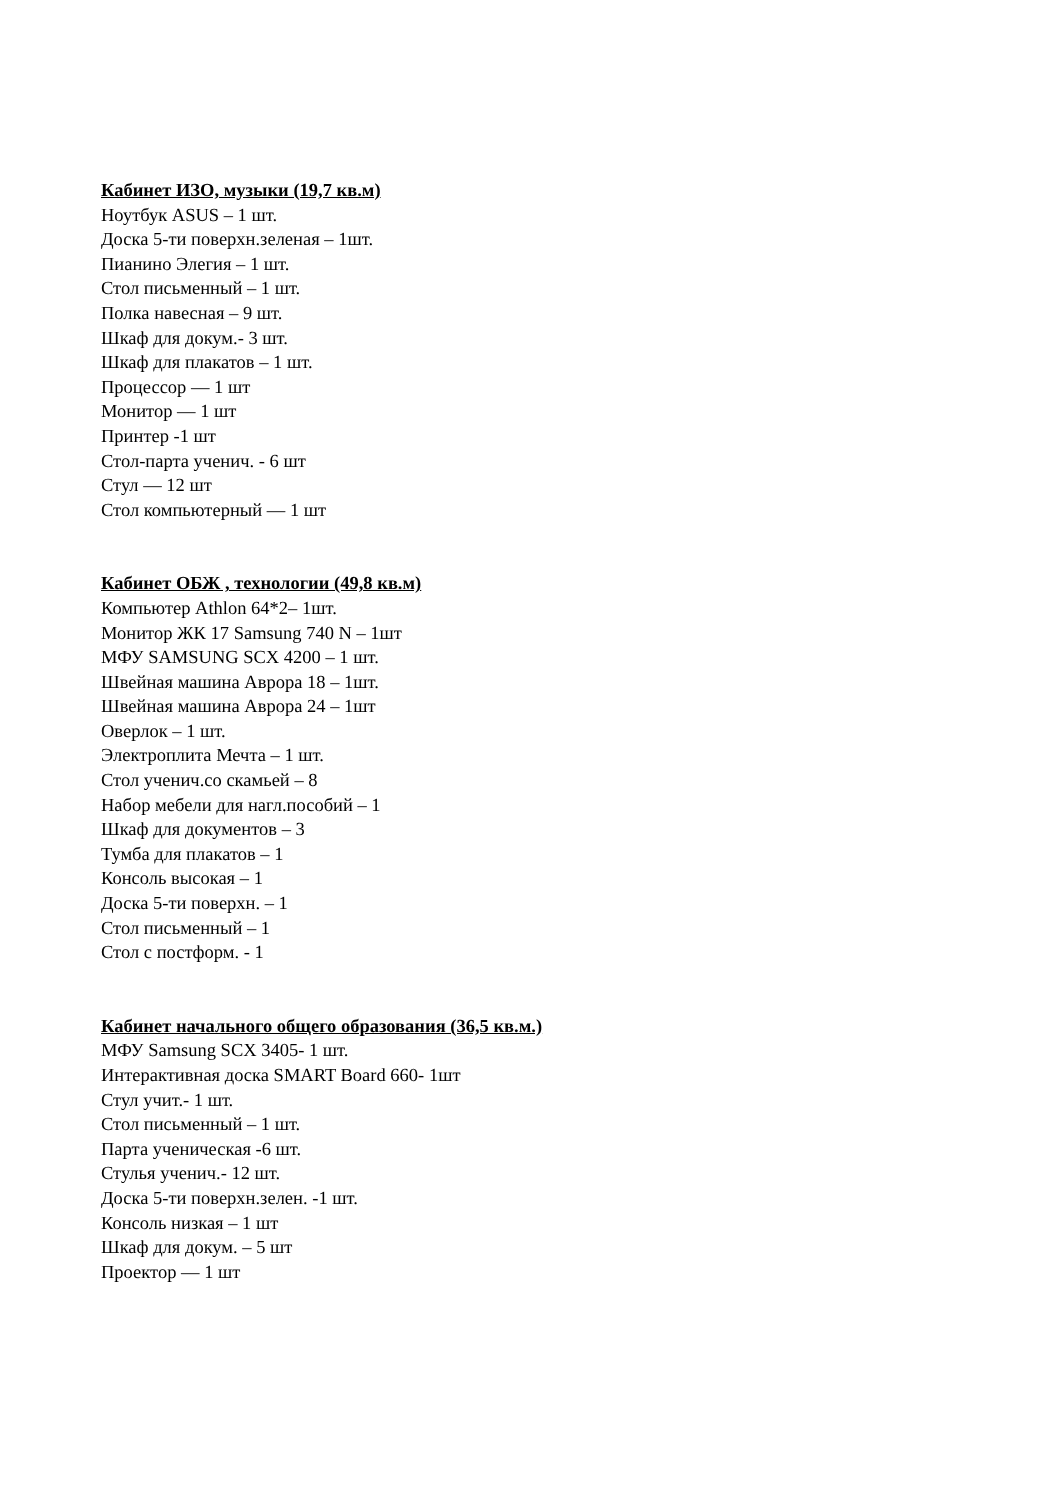Кабинет ИЗО, музыки (19,7 кв.м)
Ноутбук ASUS – 1 шт.
Доска 5-ти поверхн.зеленая – 1шт.
Пианино Элегия – 1 шт.
Стол письменный – 1 шт.
Полка навесная – 9 шт.
Шкаф для докум.- 3 шт.
Шкаф для плакатов – 1 шт.
Процессор — 1 шт
Монитор — 1 шт
Принтер -1 шт
Стол-парта ученич. - 6 шт
Стул — 12 шт
Стол компьютерный — 1 шт
Кабинет ОБЖ , технологии (49,8 кв.м)
Компьютер Athlon 64*2– 1шт.
Монитор ЖК 17 Samsung 740 N – 1шт
МФУ SAMSUNG SCX 4200 – 1 шт.
Швейная машина Аврора 18 – 1шт.
Швейная машина Аврора 24 – 1шт
Оверлок – 1 шт.
Электроплита Мечта – 1 шт.
Стол ученич.со скамьей – 8
Набор мебели для нагл.пособий – 1
Шкаф для документов – 3
Тумба для плакатов – 1
Консоль высокая – 1
Доска 5-ти поверхн. – 1
Стол письменный – 1
Стол с постформ. - 1
Кабинет начального общего образования (36,5 кв.м.)
МФУ Samsung SCX 3405- 1 шт.
Интерактивная доска SMART Board 660- 1шт
Стул учит.- 1 шт.
Стол письменный – 1 шт.
Парта ученическая -6 шт.
Стулья ученич.- 12 шт.
Доска 5-ти поверхн.зелен. -1 шт.
Консоль низкая – 1 шт
Шкаф для докум. – 5 шт
Проектор — 1 шт